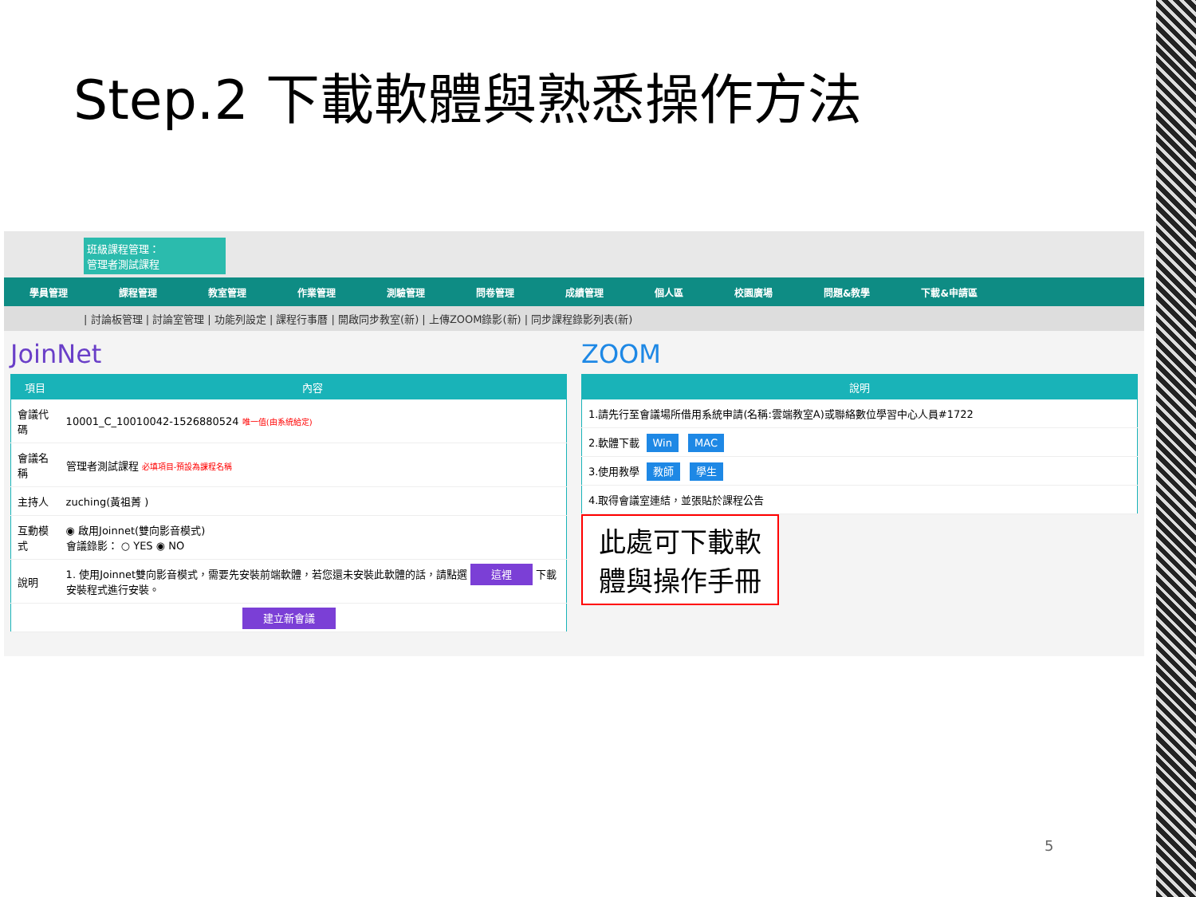Step.2 下載軟體與熟悉操作方法
班級課程管理：
管理者測試課程
學員管理 課程管理 教室管理 作業管理 測驗管理 問卷管理 成績管理 個人區 校園廣場 問題&教學 下載&申請區
| 討論板管理 | 討論室管理 | 功能列設定 | 課程行事曆 | 開啟同步教室(新) | 上傳ZOOM錄影(新) | 同步課程錄影列表(新)
JoinNet
| 項目 | 內容 |
| --- | --- |
| 會議代碼 | 10001_C_10010042-1526880524 唯一值(由系統給定) |
| 會議名稱 | 管理者測試課程 必填項目-預設為課程名稱 |
| 主持人 | zuching(黃祖菁 ) |
| 互動模式 | ◉ 啟用Joinnet(雙向影音模式) 會議錄影： ○ YES ◉ NO |
| 說明 | 1. 使用Joinnet雙向影音模式，需要先安裝前端軟體，若您還未安裝此軟體的話，請點選 這裡 下載安裝程式進行安裝。 |
| 建立新會議 | |
ZOOM
| 說明 |
| --- |
| 1.請先行至會議場所借用系統申請(名稱:雲端教室A)或聯絡數位學習中心人員#1722 |
| 2.軟體下載 Win MAC |
| 3.使用教學 教師 學生 |
| 4.取得會議室連結，並張貼於課程公告 |
此處可下載軟
體與操作手冊
5